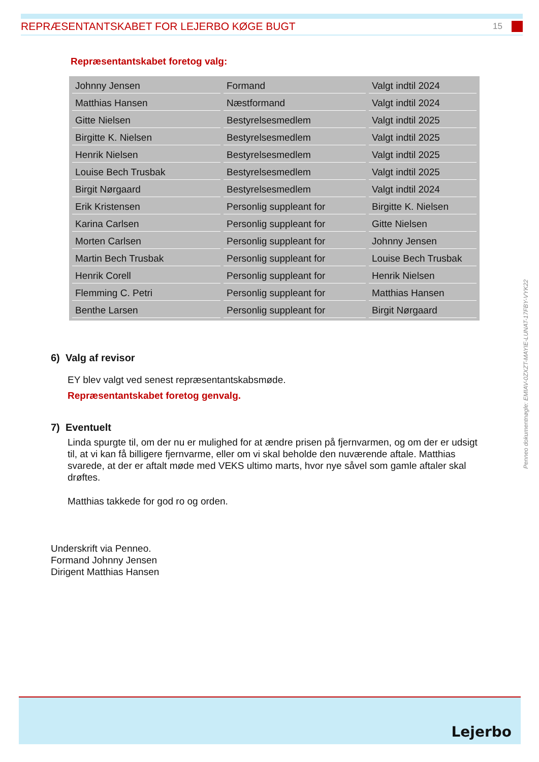REPRÆSENTANTSKABET FOR LEJERBO KØGE BUGT
15
Repræsentantskabet foretog valg:
| Johnny Jensen | Formand | Valgt indtil 2024 |
| Matthias Hansen | Næstformand | Valgt indtil 2024 |
| Gitte Nielsen | Bestyrelsesmedlem | Valgt indtil 2025 |
| Birgitte K. Nielsen | Bestyrelsesmedlem | Valgt indtil 2025 |
| Henrik Nielsen | Bestyrelsesmedlem | Valgt indtil 2025 |
| Louise Bech Trusbak | Bestyrelsesmedlem | Valgt indtil 2025 |
| Birgit Nørgaard | Bestyrelsesmedlem | Valgt indtil 2024 |
| Erik Kristensen | Personlig suppleant for | Birgitte K. Nielsen |
| Karina Carlsen | Personlig suppleant for | Gitte Nielsen |
| Morten Carlsen | Personlig suppleant for | Johnny Jensen |
| Martin Bech Trusbak | Personlig suppleant for | Louise Bech Trusbak |
| Henrik Corell | Personlig suppleant for | Henrik Nielsen |
| Flemming C. Petri | Personlig suppleant for | Matthias Hansen |
| Benthe Larsen | Personlig suppleant for | Birgit Nørgaard |
6) Valg af revisor
EY blev valgt ved senest repræsentantskabsmøde.
Repræsentantskabet foretog genvalg.
7) Eventuelt
Linda spurgte til, om der nu er mulighed for at ændre prisen på fjernvarmen, og om der er udsigt til, at vi kan få billigere fjernvarme, eller om vi skal beholde den nuværende aftale. Matthias svarede, at der er aftalt møde med VEKS ultimo marts, hvor nye såvel som gamle aftaler skal drøftes.
Matthias takkede for god ro og orden.
Underskrift via Penneo.
Formand Johnny Jensen
Dirigent Matthias Hansen
Penneo dokumentnøgle: EMIAV-0ZXZT-MAYIE-LUNAT-17FBY-VYK22
Lejerbo